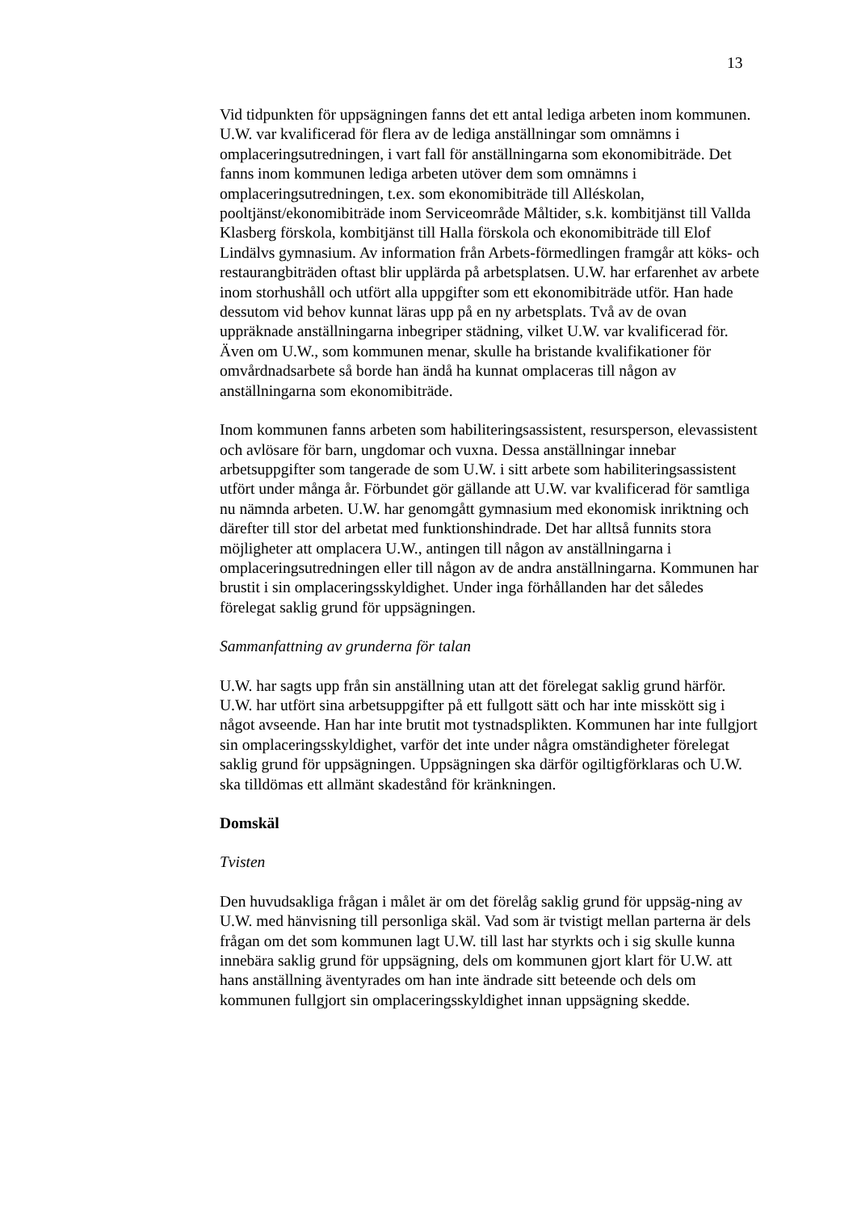13
Vid tidpunkten för uppsägningen fanns det ett antal lediga arbeten inom kommunen. U.W. var kvalificerad för flera av de lediga anställningar som omnämns i omplaceringsutredningen, i vart fall för anställningarna som ekonomibiträde. Det fanns inom kommunen lediga arbeten utöver dem som omnämns i omplaceringsutredningen, t.ex. som ekonomibiträde till Alléskolan, pooltjänst/ekonomibiträde inom Serviceområde Måltider, s.k. kombitjänst till Vallda Klasberg förskola, kombitjänst till Halla förskola och ekonomibiträde till Elof Lindälvs gymnasium. Av information från Arbets-förmedlingen framgår att köks- och restaurangbiträden oftast blir upplärda på arbetsplatsen. U.W. har erfarenhet av arbete inom storhushåll och utfört alla uppgifter som ett ekonomibiträde utför. Han hade dessutom vid behov kunnat läras upp på en ny arbetsplats. Två av de ovan uppräknade anställningarna inbegriper städning, vilket U.W. var kvalificerad för. Även om U.W., som kommunen menar, skulle ha bristande kvalifikationer för omvårdnadsarbete så borde han ändå ha kunnat omplaceras till någon av anställningarna som ekonomibiträde.
Inom kommunen fanns arbeten som habiliteringsassistent, resursperson, elevassistent och avlösare för barn, ungdomar och vuxna. Dessa anställningar innebar arbetsuppgifter som tangerade de som U.W. i sitt arbete som habiliteringsassistent utfört under många år. Förbundet gör gällande att U.W. var kvalificerad för samtliga nu nämnda arbeten. U.W. har genomgått gymnasium med ekonomisk inriktning och därefter till stor del arbetat med funktionshindrade. Det har alltså funnits stora möjligheter att omplacera U.W., antingen till någon av anställningarna i omplaceringsutredningen eller till någon av de andra anställningarna. Kommunen har brustit i sin omplaceringsskyldighet. Under inga förhållanden har det således förelegat saklig grund för uppsägningen.
Sammanfattning av grunderna för talan
U.W. har sagts upp från sin anställning utan att det förelegat saklig grund härför. U.W. har utfört sina arbetsuppgifter på ett fullgott sätt och har inte misskött sig i något avseende. Han har inte brutit mot tystnadsplikten. Kommunen har inte fullgjort sin omplaceringsskyldighet, varför det inte under några omständigheter förelegat saklig grund för uppsägningen. Uppsägningen ska därför ogiltigförklaras och U.W. ska tilldömas ett allmänt skadestånd för kränkningen.
Domskäl
Tvisten
Den huvudsakliga frågan i målet är om det förelåg saklig grund för uppsäg-ning av U.W. med hänvisning till personliga skäl. Vad som är tvistigt mellan parterna är dels frågan om det som kommunen lagt U.W. till last har styrkts och i sig skulle kunna innebära saklig grund för uppsägning, dels om kommunen gjort klart för U.W. att hans anställning äventyrades om han inte ändrade sitt beteende och dels om kommunen fullgjort sin omplaceringsskyldighet innan uppsägning skedde.